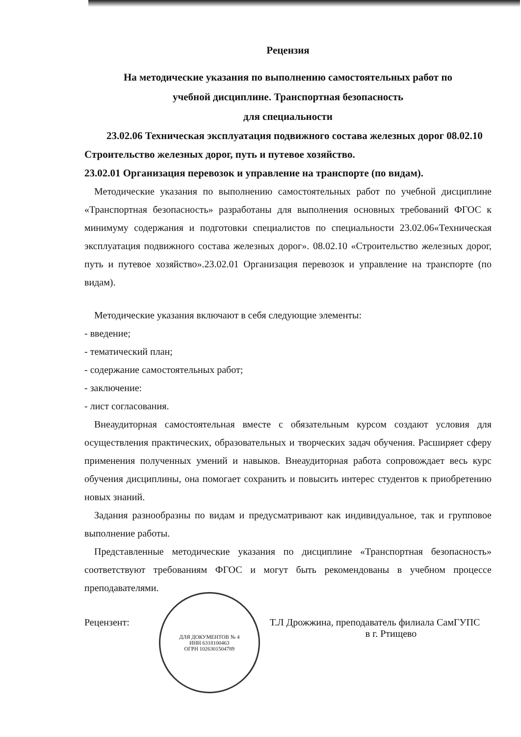Рецензия
На методические указания по выполнению самостоятельных работ по
учебной дисциплине. Транспортная безопасность
для специальности
23.02.06 Техническая эксплуатация подвижного состава железных дорог 08.02.10 Строительство железных дорог, путь и путевое хозяйство.
23.02.01 Организация перевозок и управление на транспорте (по видам).
Методические указания по выполнению самостоятельных работ по учебной дисциплине «Транспортная безопасность» разработаны для выполнения основных требований ФГОС к минимуму содержания и подготовки специалистов по специальности 23.02.06«Техническая эксплуатация подвижного состава железных дорог». 08.02.10 «Строительство железных дорог, путь и путевое хозяйство».23.02.01 Организация перевозок и управление на транспорте (по видам).
Методические указания включают в себя следующие элементы:
- введение;
- тематический план;
- содержание самостоятельных работ;
- заключение:
- лист согласования.
Внеаудиторная самостоятельная вместе с обязательным курсом создают условия для осуществления практических, образовательных и творческих задач обучения. Расширяет сферу применения полученных умений и навыков. Внеаудиторная работа сопровождает весь курс обучения дисциплины, она помогает сохранить и повысить интерес студентов к приобретению новых знаний.
Задания разнообразны по видам и предусматривают как индивидуальное, так и групповое выполнение работы.
Представленные методические указания по дисциплине «Транспортная безопасность» соответствуют требованиям ФГОС и могут быть рекомендованы в учебном процессе преподавателями.
Рецензент:
ДЛЯ ДОКУМЕНТОВ № 4
ИНН 6318100463
ОГРН 1026301504789
Т.Л Дрожжина, преподаватель филиала СамГУПС
в г. Ртищево